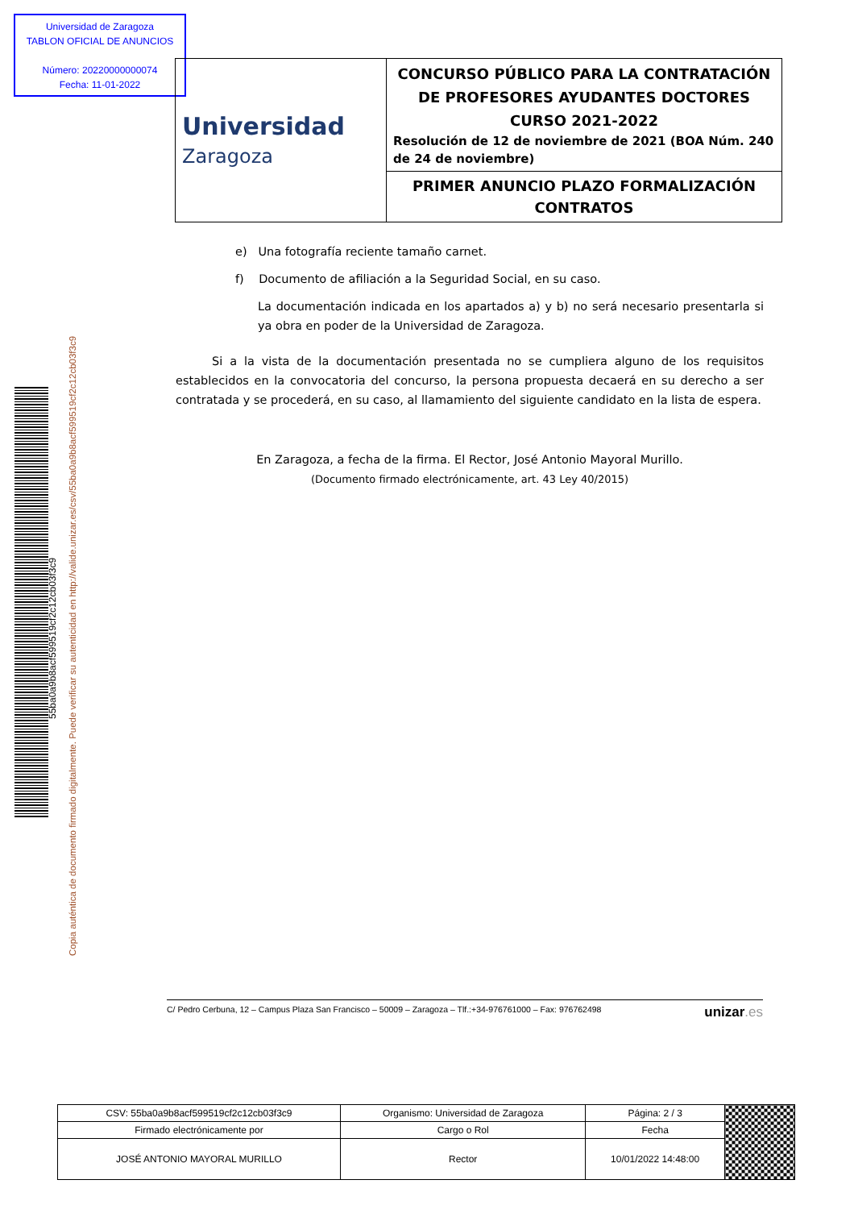Universidad de Zaragoza
TABLON OFICIAL DE ANUNCIOS
Número: 20220000000074
Fecha: 11-01-2022
| Universidad Zaragoza | CONCURSO PÚBLICO PARA LA CONTRATACIÓN DE PROFESORES AYUDANTES DOCTORES CURSO 2021-2022 Resolución de 12 de noviembre de 2021 (BOA Núm. 240 de 24 de noviembre) |
| | PRIMER ANUNCIO PLAZO FORMALIZACIÓN CONTRATOS |
55ba0a9b8acf599519cf2c12cb03f3c9
Copia auténtica de documento firmado digitalmente. Puede verificar su autenticidad en http://valide.unizar.es/csv/55ba0a9b8acf599519cf2c12cb03f3c9
e) Una fotografía reciente tamaño carnet.
f) Documento de afiliación a la Seguridad Social, en su caso.
La documentación indicada en los apartados a) y b) no será necesario presentarla si ya obra en poder de la Universidad de Zaragoza.
Si a la vista de la documentación presentada no se cumpliera alguno de los requisitos establecidos en la convocatoria del concurso, la persona propuesta decaerá en su derecho a ser contratada y se procederá, en su caso, al llamamiento del siguiente candidato en la lista de espera.
En Zaragoza, a fecha de la firma. El Rector, José Antonio Mayoral Murillo.
(Documento firmado electrónicamente, art. 43 Ley 40/2015)
C/ Pedro Cerbuna, 12 – Campus Plaza San Francisco – 50009 – Zaragoza – Tlf.:+34-976761000 – Fax: 976762498 unizar.es
| CSV: 55ba0a9b8acf599519cf2c12cb03f3c9 | Organismo: Universidad de Zaragoza | Página: 2 / 3 | |
| Firmado electrónicamente por | Cargo o Rol | Fecha | |
| JOSÉ ANTONIO MAYORAL MURILLO | Rector | 10/01/2022 14:48:00 | |